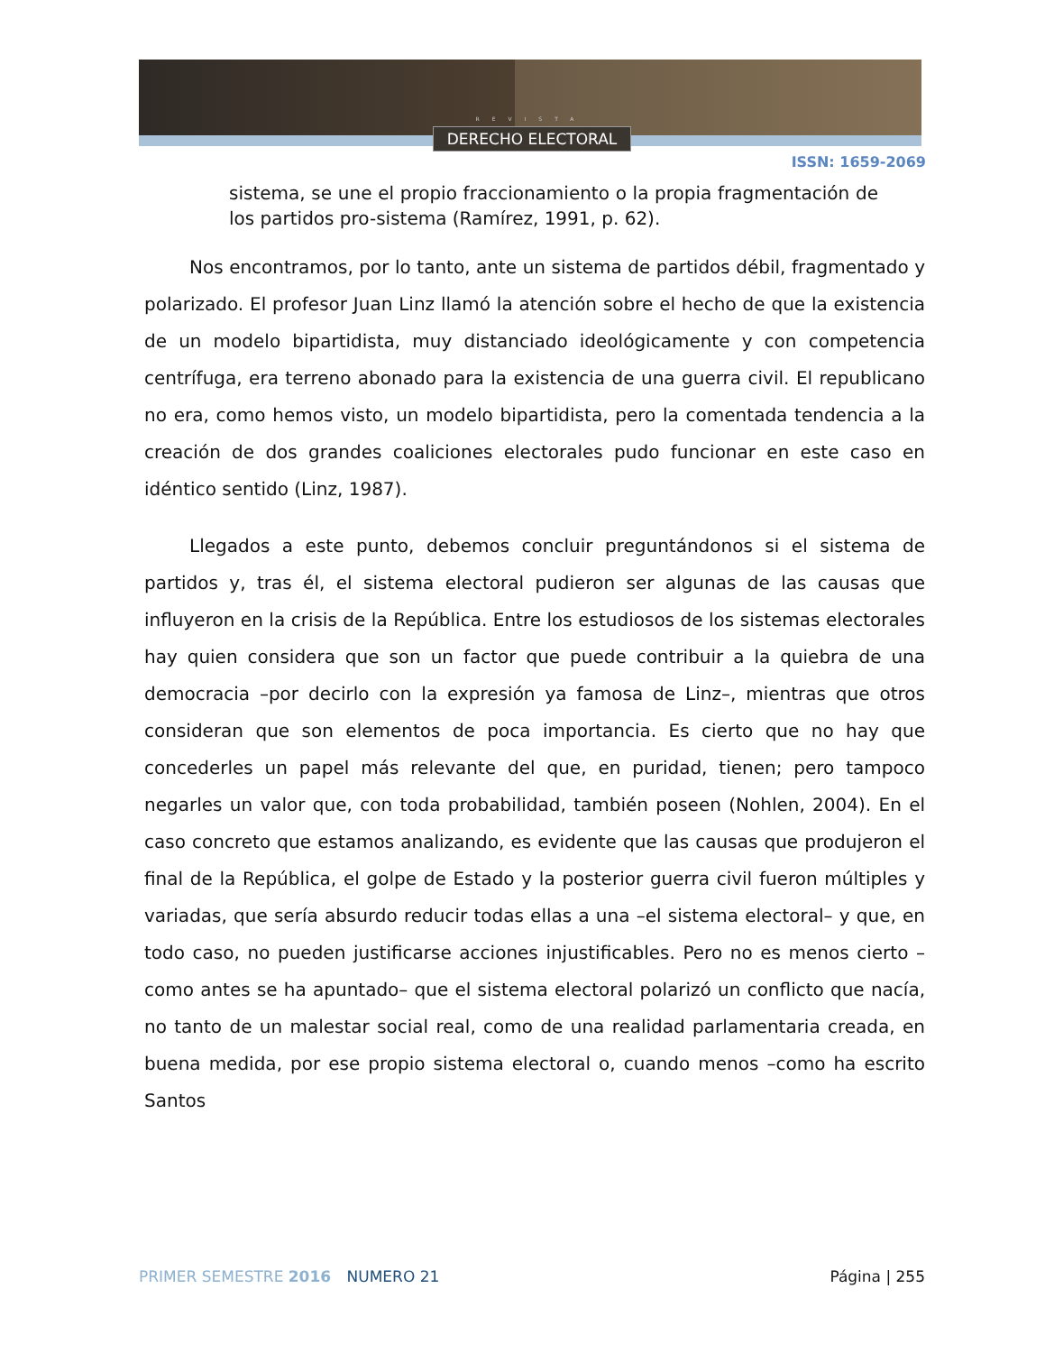REVISTA
DERECHO ELECTORAL
ISSN: 1659-2069
sistema, se une el propio fraccionamiento o la propia fragmentación de los partidos pro-sistema (Ramírez, 1991, p. 62).
Nos encontramos, por lo tanto, ante un sistema de partidos débil, fragmentado y polarizado. El profesor Juan Linz llamó la atención sobre el hecho de que la existencia de un modelo bipartidista, muy distanciado ideológicamente y con competencia centrífuga, era terreno abonado para la existencia de una guerra civil. El republicano no era, como hemos visto, un modelo bipartidista, pero la comentada tendencia a la creación de dos grandes coaliciones electorales pudo funcionar en este caso en idéntico sentido (Linz, 1987).
Llegados a este punto, debemos concluir preguntándonos si el sistema de partidos y, tras él, el sistema electoral pudieron ser algunas de las causas que influyeron en la crisis de la República. Entre los estudiosos de los sistemas electorales hay quien considera que son un factor que puede contribuir a la quiebra de una democracia –por decirlo con la expresión ya famosa de Linz–, mientras que otros consideran que son elementos de poca importancia. Es cierto que no hay que concederles un papel más relevante del que, en puridad, tienen; pero tampoco negarles un valor que, con toda probabilidad, también poseen (Nohlen, 2004). En el caso concreto que estamos analizando, es evidente que las causas que produjeron el final de la República, el golpe de Estado y la posterior guerra civil fueron múltiples y variadas, que sería absurdo reducir todas ellas a una –el sistema electoral– y que, en todo caso, no pueden justificarse acciones injustificables. Pero no es menos cierto –como antes se ha apuntado– que el sistema electoral polarizó un conflicto que nacía, no tanto de un malestar social real, como de una realidad parlamentaria creada, en buena medida, por ese propio sistema electoral o, cuando menos –como ha escrito Santos
PRIMER SEMESTRE 2016 NUMERO 21 Página | 255